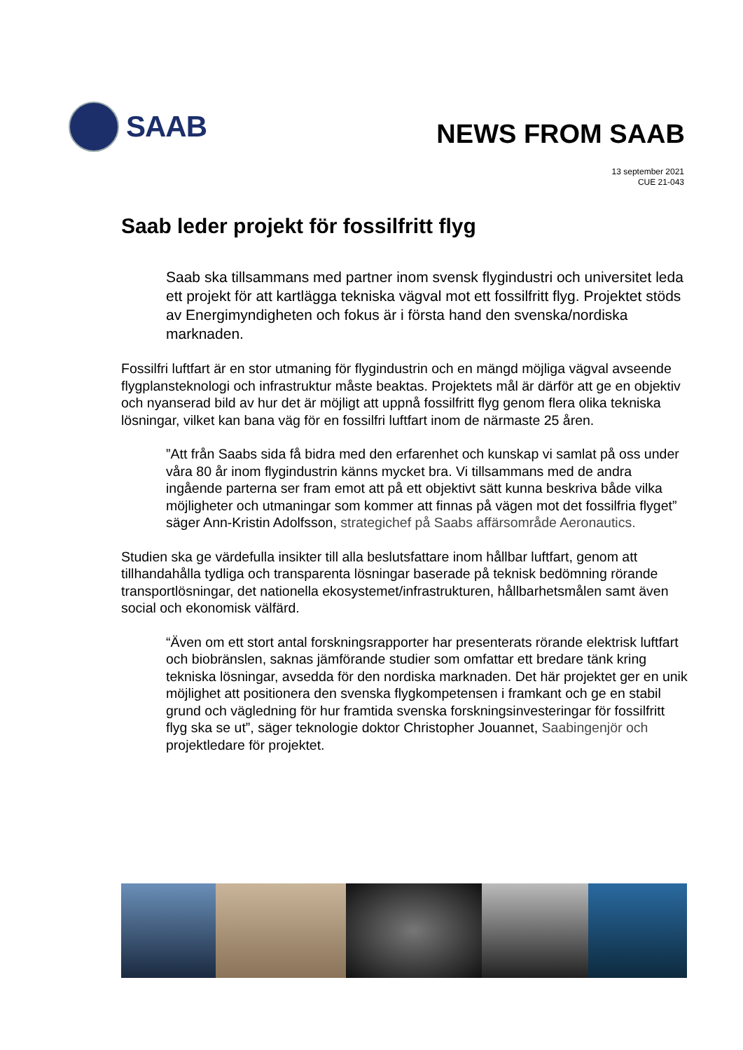SAAB
NEWS FROM SAAB
13 september 2021
CUE 21-043
Saab leder projekt för fossilfritt flyg
Saab ska tillsammans med partner inom svensk flygindustri och universitet leda ett projekt för att kartlägga tekniska vägval mot ett fossilfritt flyg. Projektet stöds av Energimyndigheten och fokus är i första hand den svenska/nordiska marknaden.
Fossilfri luftfart är en stor utmaning för flygindustrin och en mängd möjliga vägval avseende flygplansteknologi och infrastruktur måste beaktas. Projektets mål är därför att ge en objektiv och nyanserad bild av hur det är möjligt att uppnå fossilfritt flyg genom flera olika tekniska lösningar, vilket kan bana väg för en fossilfri luftfart inom de närmaste 25 åren.
”Att från Saabs sida få bidra med den erfarenhet och kunskap vi samlat på oss under våra 80 år inom flygindustrin känns mycket bra. Vi tillsammans med de andra ingående parterna ser fram emot att på ett objektivt sätt kunna beskriva både vilka möjligheter och utmaningar som kommer att finnas på vägen mot det fossilfria flyget” säger Ann-Kristin Adolfsson, strategichef på Saabs affärsområde Aeronautics.
Studien ska ge värdefulla insikter till alla beslutsfattare inom hållbar luftfart, genom att tillhandahålla tydliga och transparenta lösningar baserade på teknisk bedömning rörande transportlösningar, det nationella ekosystemet/infrastrukturen, hållbarhetsmålen samt även social och ekonomisk välfärd.
“Även om ett stort antal forskningsrapporter har presenterats rörande elektrisk luftfart och biobränslen, saknas jämförande studier som omfattar ett bredare tänk kring tekniska lösningar, avsedda för den nordiska marknaden. Det här projektet ger en unik möjlighet att positionera den svenska flygkompetensen i framkant och ge en stabil grund och vägledning för hur framtida svenska forskningsinvesteringar för fossilfritt flyg ska se ut”, säger teknologie doktor Christopher Jouannet, Saabingenjör och projektledare för projektet.